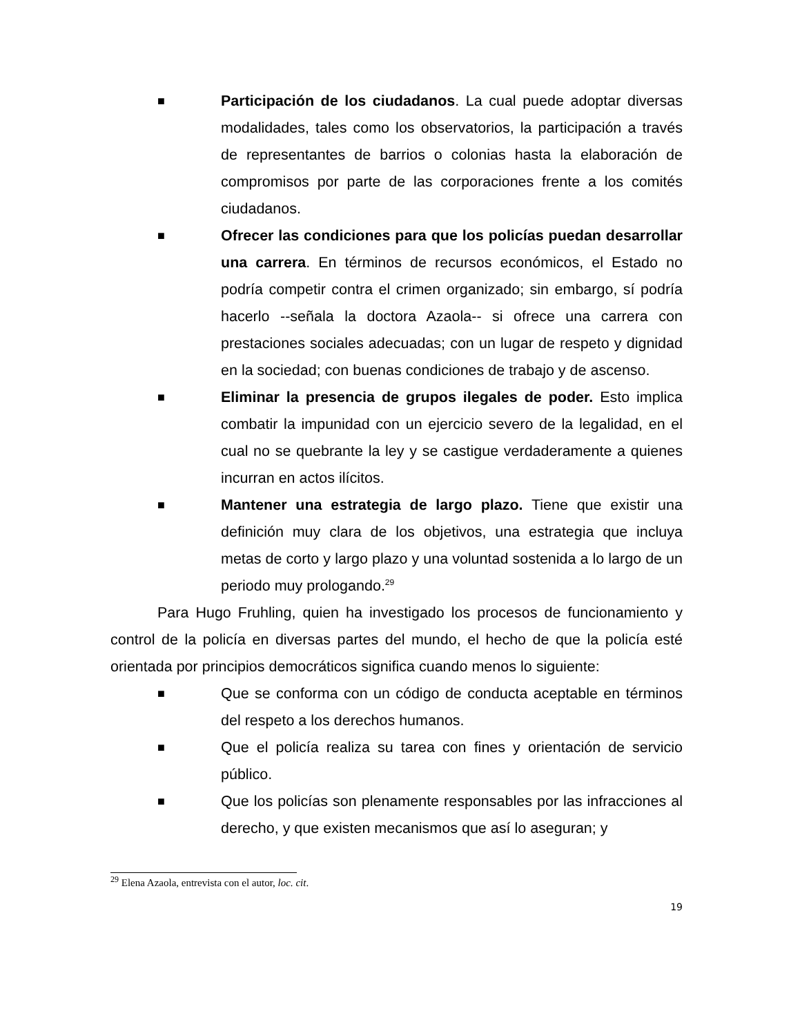■
Participación de los ciudadanos. La cual puede adoptar diversas modalidades, tales como los observatorios, la participación a través de representantes de barrios o colonias hasta la elaboración de compromisos por parte de las corporaciones frente a los comités ciudadanos.
■
Ofrecer las condiciones para que los policías puedan desarrollar una carrera. En términos de recursos económicos, el Estado no podría competir contra el crimen organizado; sin embargo, sí podría hacerlo --señala la doctora Azaola-- si ofrece una carrera con prestaciones sociales adecuadas; con un lugar de respeto y dignidad en la sociedad; con buenas condiciones de trabajo y de ascenso.
■
Eliminar la presencia de grupos ilegales de poder. Esto implica combatir la impunidad con un ejercicio severo de la legalidad, en el cual no se quebrante la ley y se castigue verdaderamente a quienes incurran en actos ilícitos.
■
Mantener una estrategia de largo plazo. Tiene que existir una definición muy clara de los objetivos, una estrategia que incluya metas de corto y largo plazo y una voluntad sostenida a lo largo de un periodo muy prologando.<sup>29</sup>
Para Hugo Fruhling, quien ha investigado los procesos de funcionamiento y control de la policía en diversas partes del mundo, el hecho de que la policía esté orientada por principios democráticos significa cuando menos lo siguiente:
■
Que se conforma con un código de conducta aceptable en términos del respeto a los derechos humanos.
■
Que el policía realiza su tarea con fines y orientación de servicio público.
■
Que los policías son plenamente responsables por las infracciones al derecho, y que existen mecanismos que así lo aseguran; y
<sup>29</sup> Elena Azaola, entrevista con el autor, loc. cit.
19